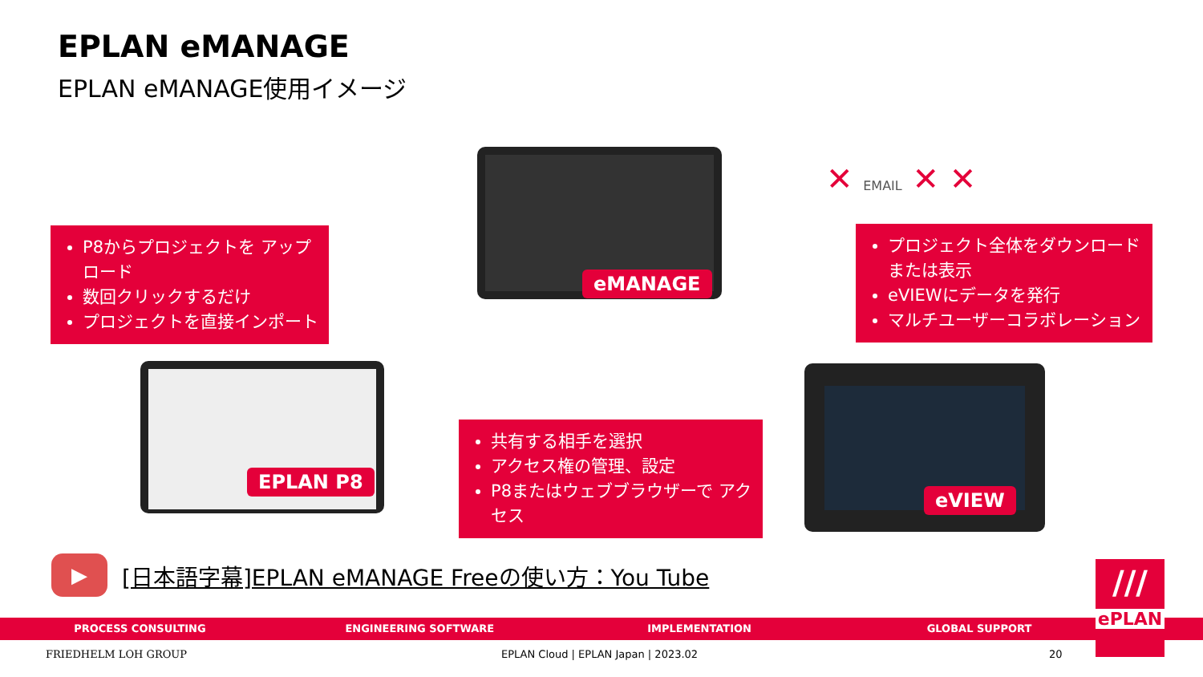EPLAN eMANAGE
EPLAN eMANAGE使用イメージ
eMANAGE
EPLAN P8
eVIEW
P8からプロジェクトを アップロード
数回クリックするだけ
プロジェクトを直接インポート
プロジェクト全体をダウンロード または表示
eVIEWにデータを発行
マルチユーザーコラボレーション
共有する相手を選択
アクセス権の管理、設定
P8またはウェブブラウザーで アクセス
✕ EMAIL ✕ ✕
▶
[日本語字幕]EPLAN eMANAGE Freeの使い方：You Tube
PROCESS CONSULTING ENGINEERING SOFTWARE IMPLEMENTATION GLOBAL SUPPORT
///
ePLAN
FRIEDHELM LOH GROUP
EPLAN Cloud | EPLAN Japan | 2023.02
20